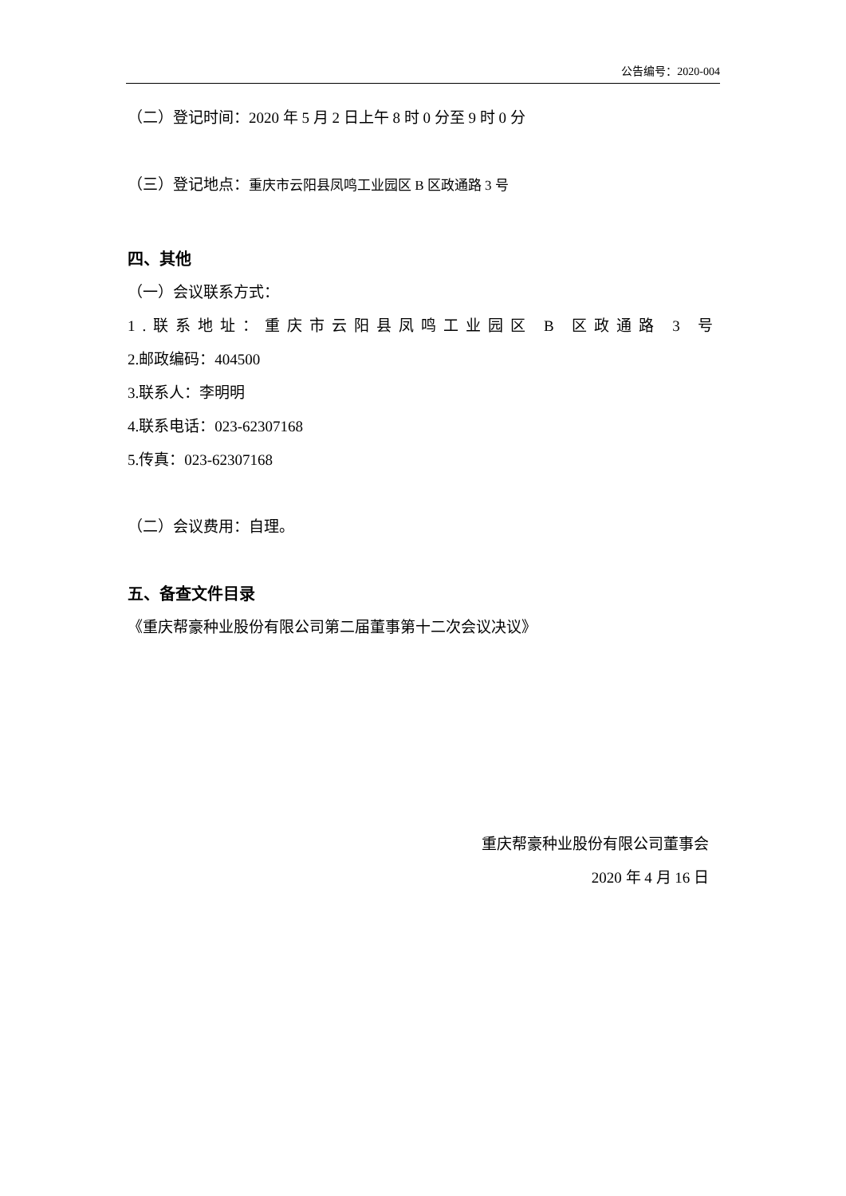公告编号：2020-004
（二）登记时间：2020 年 5 月 2 日上午 8 时 0 分至 9 时 0 分
（三）登记地点：重庆市云阳县凤鸣工业园区 B 区政通路 3 号
四、其他
（一）会议联系方式：
1.联系地址：重庆市云阳县凤鸣工业园区 B 区政通路 3 号
2.邮政编码：404500
3.联系人：李明明
4.联系电话：023-62307168
5.传真：023-62307168
（二）会议费用：自理。
五、备查文件目录
《重庆帮豪种业股份有限公司第二届董事第十二次会议决议》
重庆帮豪种业股份有限公司董事会
2020 年 4 月 16 日